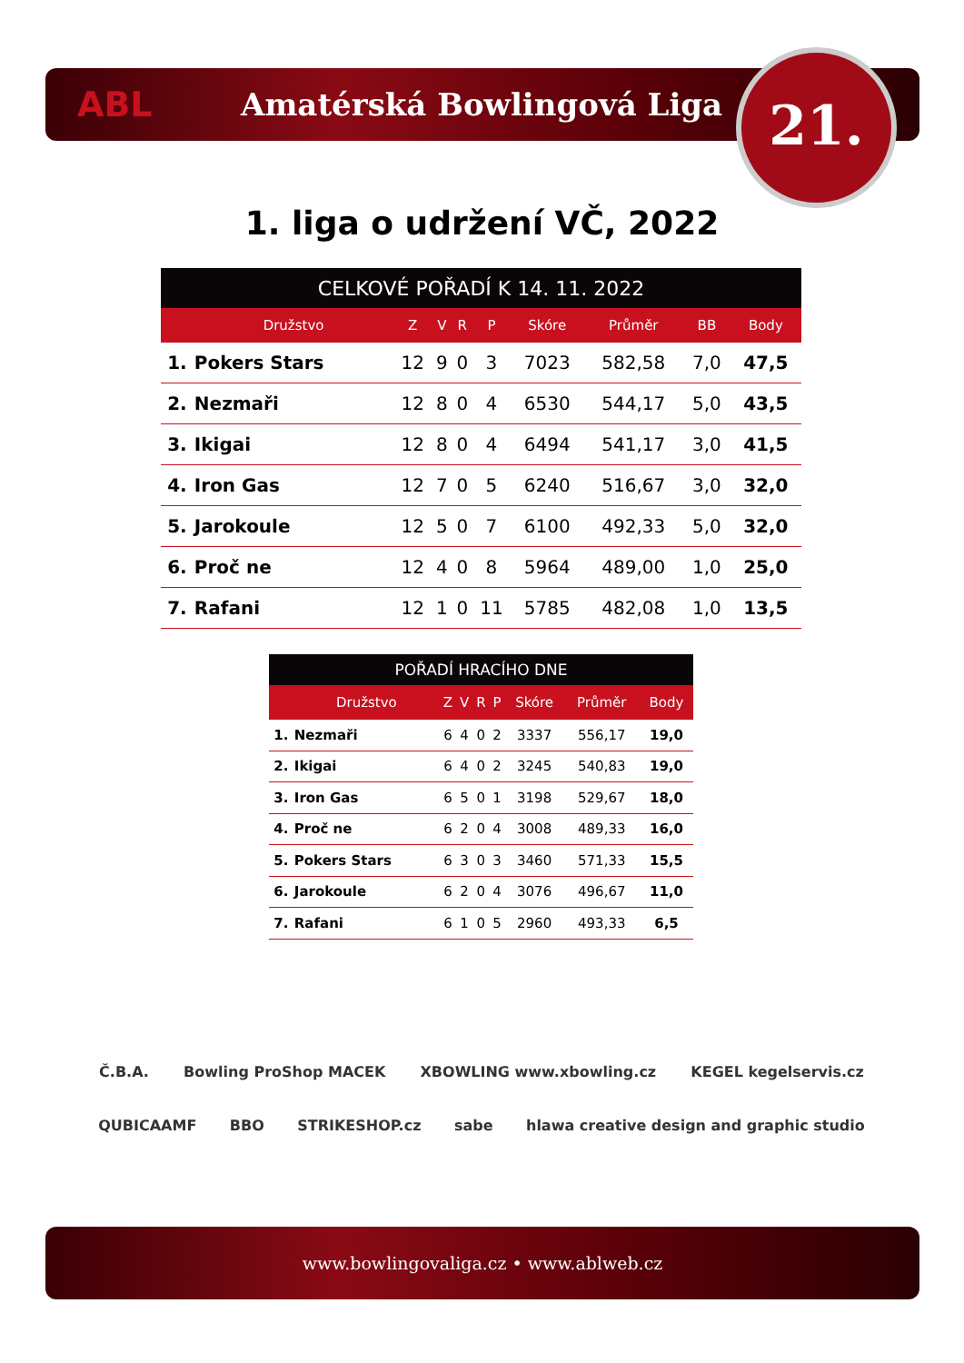ABL Amatérská Bowlingová Liga 21.
1. liga o udržení VČ, 2022
| CELKOVÉ POŘADÍ K 14. 11. 2022 | | | | | | | | | |
| --- | --- | --- | --- | --- | --- | --- | --- | --- | --- |
| | Družstvo | Z | V | R | P | Skóre | Průměr | BB | Body |
| 1. | Pokers Stars | 12 | 9 | 0 | 3 | 7023 | 582,58 | 7,0 | 47,5 |
| 2. | Nezmaři | 12 | 8 | 0 | 4 | 6530 | 544,17 | 5,0 | 43,5 |
| 3. | Ikigai | 12 | 8 | 0 | 4 | 6494 | 541,17 | 3,0 | 41,5 |
| 4. | Iron Gas | 12 | 7 | 0 | 5 | 6240 | 516,67 | 3,0 | 32,0 |
| 5. | Jarokoule | 12 | 5 | 0 | 7 | 6100 | 492,33 | 5,0 | 32,0 |
| 6. | Proč ne | 12 | 4 | 0 | 8 | 5964 | 489,00 | 1,0 | 25,0 |
| 7. | Rafani | 12 | 1 | 0 | 11 | 5785 | 482,08 | 1,0 | 13,5 |
| POŘADÍ HRACÍHO DNE | | | | | | | | |
| --- | --- | --- | --- | --- | --- | --- | --- | --- |
| | Družstvo | Z | V | R | P | Skóre | Průměr | Body |
| 1. | Nezmaři | 6 | 4 | 0 | 2 | 3337 | 556,17 | 19,0 |
| 2. | Ikigai | 6 | 4 | 0 | 2 | 3245 | 540,83 | 19,0 |
| 3. | Iron Gas | 6 | 5 | 0 | 1 | 3198 | 529,67 | 18,0 |
| 4. | Proč ne | 6 | 2 | 0 | 4 | 3008 | 489,33 | 16,0 |
| 5. | Pokers Stars | 6 | 3 | 0 | 3 | 3460 | 571,33 | 15,5 |
| 6. | Jarokoule | 6 | 2 | 0 | 4 | 3076 | 496,67 | 11,0 |
| 7. | Rafani | 6 | 1 | 0 | 5 | 2960 | 493,33 | 6,5 |
Č.B.A. Bowling ProShop MACEK XBOWLING www.xbowling.cz KEGEL kegelservis.cz QUBICAAMF BBO STRIKESHOP.cz sabe hlawa creative design and graphic studio
www.bowlingovaliga.cz • www.ablweb.cz